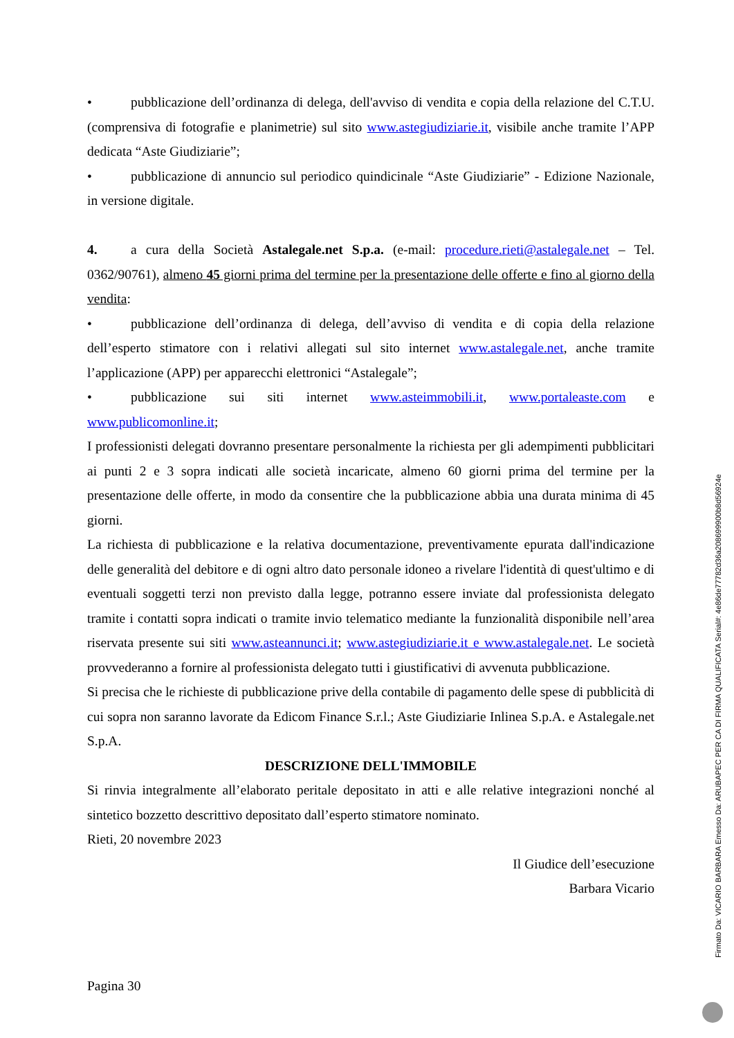• pubblicazione dell’ordinanza di delega, dell'avviso di vendita e copia della relazione del C.T.U. (comprensiva di fotografie e planimetrie) sul sito www.astegiudiziarie.it, visibile anche tramite l’APP dedicata “Aste Giudiziarie”;
• pubblicazione di annuncio sul periodico quindicinale “Aste Giudiziarie” - Edizione Nazionale, in versione digitale.
4. a cura della Società Astalegale.net S.p.a. (e-mail: procedure.rieti@astalegale.net – Tel. 0362/90761), almeno 45 giorni prima del termine per la presentazione delle offerte e fino al giorno della vendita:
• pubblicazione dell’ordinanza di delega, dell’avviso di vendita e di copia della relazione dell’esperto stimatore con i relativi allegati sul sito internet www.astalegale.net, anche tramite l’applicazione (APP) per apparecchi elettronici “Astalegale”;
• pubblicazione sui siti internet www.asteimmobili.it, www.portaleaste.com e www.publicomonline.it;
I professionisti delegati dovranno presentare personalmente la richiesta per gli adempimenti pubblicitari ai punti 2 e 3 sopra indicati alle società incaricate, almeno 60 giorni prima del termine per la presentazione delle offerte, in modo da consentire che la pubblicazione abbia una durata minima di 45 giorni.
La richiesta di pubblicazione e la relativa documentazione, preventivamente epurata dall'indicazione delle generalità del debitore e di ogni altro dato personale idoneo a rivelare l'identità di quest'ultimo e di eventuali soggetti terzi non previsto dalla legge, potranno essere inviate dal professionista delegato tramite i contatti sopra indicati o tramite invio telematico mediante la funzionalità disponibile nell’area riservata presente sui siti www.asteannunci.it; www.astegiudiziarie.it e www.astalegale.net. Le società provvederanno a fornire al professionista delegato tutti i giustificativi di avvenuta pubblicazione.
Si precisa che le richieste di pubblicazione prive della contabile di pagamento delle spese di pubblicità di cui sopra non saranno lavorate da Edicom Finance S.r.l.; Aste Giudiziarie Inlinea S.p.A. e Astalegale.net S.p.A.
DESCRIZIONE DELL'IMMOBILE
Si rinvia integralmente all’elaborato peritale depositato in atti e alle relative integrazioni nonché al sintetico bozzetto descrittivo depositato dall’esperto stimatore nominato.
Rieti, 20 novembre 2023
Il Giudice dell’esecuzione
Barbara Vicario
Pagina 30
Firmato Da: VICARIO BARBARA Emesso Da: ARUBAPEC PER CA DI FIRMA QUALIFICATA Serial#: 4e86de77782d36a208699900b8d56924e